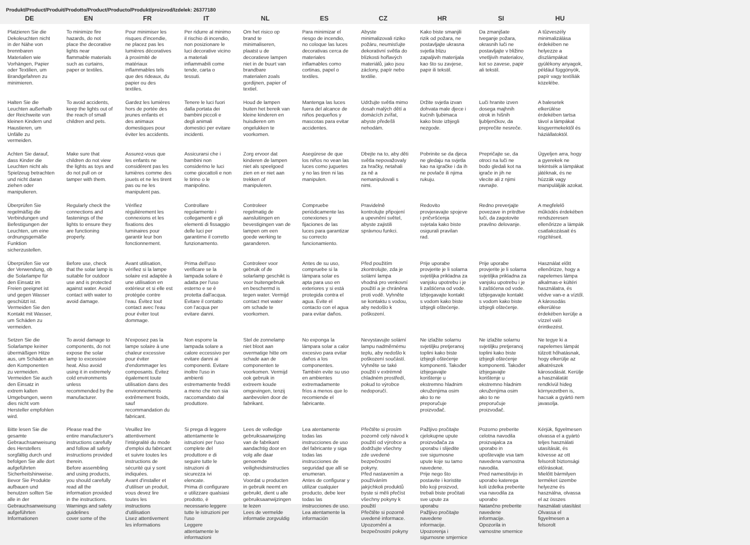Produkt/Product/Produit/Prodotto/Product/Producto/Produkt/proizvod/Izdelek: 26377180
| DE | EN | FR | IT | NL | ES | CZ | HR | SI | HU |
| --- | --- | --- | --- | --- | --- | --- | --- | --- | --- |
| Platzieren Sie die Dekoleuchten nicht in der Nähe von brennbaren Materialien wie Vorhängen, Papier oder Textilien, um Brandgefahren zu minimieren. | To minimize fire hazards, do not place the decorative lights near flammable materials such as curtains, paper or textiles. | Pour minimiser les risques d'incendie, ne placez pas les lumières décoratives à proximité de matériaux inflammables tels que des rideaux, du papier ou des textiles. | Per ridurre al minimo il rischio di incendio, non posizionare le luci decorative vicino a materiali infiammabili come tende, carta o tessuti. | Om het risico op brand te minimaliseren, plaatst u de decoratieve lampen niet in de buurt van brandbare materialen zoals gordijnen, papier of textiel. | Para minimizar el riesgo de incendio, no coloque las luces decorativas cerca de materiales inflamables como cortinas, papel o textiles. | Abyste minimalizovali riziko požáru, neumisťujte dekorativní světla do blízkosti hořlavých materiálů, jako jsou záclony, papír nebo textilie. | Kako biste smanjili rizik od požara, ne postavljajte ukrasna svjetla blizu zapaljivih materijala kao što su zavjese, papir ili tekstil. | Da zmanjšate tveganje požara, okrasnih luči ne postavljajte v bližino vnetljivih materialov, kot so zavese, papir ali tekstil. | A tűzveszély minimalizálása érdekében ne helyezze a díszlámpákat gyúlékony anyagok, például függönyök, papír vagy textíliák közelébe. |
| Halten Sie die Leuchten außerhalb der Reichweite von kleinen Kindern und Haustieren, um Unfälle zu vermeiden. | To avoid accidents, keep the lights out of the reach of small children and pets. | Gardez les lumières hors de portée des jeunes enfants et des animaux domestiques pour éviter les accidents. | Tenere le luci fuori dalla portata dei bambini piccoli e degli animali domestici per evitare incidenti. | Houd de lampen buiten het bereik van kleine kinderen en huisdieren om ongelukken te voorkomen. | Mantenga las luces fuera del alcance de niños pequeños y mascotas para evitar accidentes. | Udržujte světla mimo dosah malých dětí a domácích zvířat, abyste předešli nehodám. | Držite svjetla izvan dohvata male djece i kućnih ljubimaca kako biste izbjegli nezgode. | Luči hranite izven dosega majhnih otrok in hišnih ljubljenčkov, da preprečite nesreče. | A balesetek elkerülése érdekében tartsa távol a lámpákat kisgyermekektől és háziállatoktól. |
| Achten Sie darauf, dass Kinder die Leuchten nicht als Spielzeug betrachten und nicht daran ziehen oder manipulieren. | Make sure that children do not view the lights as toys and do not pull on or tamper with them. | Assurez-vous que les enfants ne considèrent pas les lumières comme des jouets et ne les tirent pas ou ne les manipulent pas. | Assicurarsi che i bambini non considerino le luci come giocattoli e non le tirino o le manipolino. | Zorg ervoor dat kinderen de lampen niet als speelgoed zien en er niet aan trekken of manipuleren. | Asegúrese de que los niños no vean las luces como juguetes y no las tiren ni las manipulen. | Dbejte na to, aby děti světla nepovažovaly za hračky, netahali za ně a nemanipulovali s nimi. | Pobrinite se da djeca ne gledaju na svjetla kao na igračke i da ih ne povlače ili njima rukuju. | Prepričajte se, da otroci na luči ne bodo gledali kot na igrače in jih ne vlecite ali z njimi ravnajte. | Ügyeljen arra, hogy a gyerekek ne tekintsék a lámpákat játéknak, és ne húzzák vagy manipulálják azokat. |
| Überprüfen Sie regelmäßig die Verbindungen und Befestigungen der Leuchten, um eine ordnungsgemäße Funktion sicherzustellen. | Regularly check the connections and fastenings of the lights to ensure they are functioning properly. | Vérifiez régulièrement les connexions et les fixations des luminaires pour garantir leur bon fonctionnement. | Controllare regolarmente i collegamenti e gli elementi di fissaggio delle luci per garantirne il corretto funzionamento. | Controleer regelmatig de aansluitingen en bevestigingen van de lampen om een goede werking te garanderen. | Compruebe periódicamente las conexiones y fijaciones de las luces para garantizar su correcto funcionamiento. | Pravidelně kontrolujte připojení a upevnění světel, abyste zajistili správnou funkci. | Redovito provjeravajte spojeve i pričvršćenja svjetala kako biste osigurali pravilan rad. | Redno preverjajte povezave in pritrdtve luči, da zagotovite pravilno delovanje. | A megfelelő működés érdekében rendszeresen ellenőrizze a lámpák csatlakozásait és rögzítéseit. |
| Überprüfen Sie vor der Verwendung, ob die Solarlampe für den Einsatz im Freien geeignet ist und gegen Wasser geschützt ist. Vermeiden Sie den Kontakt mit Wasser, um Schäden zu vermeiden. | Before use, check that the solar lamp is suitable for outdoor use and is protected against water. Avoid contact with water to avoid damage. | Avant utilisation, vérifiez si la lampe solaire est adaptée à une utilisation en extérieur et si elle est protégée contre l'eau. Évitez tout contact avec l'eau pour éviter tout dommage. | Prima dell'uso verificare se la lampada solare è adatta per l'uso esterno e se è protetta dall'acqua. Evitare il contatto con l'acqua per evitare danni. | Controleer voor gebruik of de solarlamp geschikt is voor buitengebruik en beschermd is tegen water. Vermijd contact met water om schade te voorkomen. | Antes de su uso, compruebe si la lámpara solar es apta para uso en exteriores y si está protegida contra el agua. Evite el contacto con el agua para evitar daños. | Před použitím zkontrolujte, zda je solární lampa vhodná pro venkovní použití a je chráněna proti vodě. Vyhněte se kontaktu s vodou, aby nedošlo k poškození. | Prije uporabe provjerite je li solarna svjetiljka prikladna za vanjsku upotrebu i je li zaštićena od vode. Izbjegavajte kontakt s vodom kako biste izbjegli oštećenje. | Prije uporabe provjerite je li solarna svjetiljka prikladna za vanjsku upotrebu i je li zaštićena od vode. Izbjegavajte kontakt s vodom kako biste izbjegli oštećenje. | Használat előtt ellenőrizze, hogy a napelemes lámpa alkalmas-e kültéri használatra, és védve van-e a víztől. A károsodás elkerülése érdekében kerülje a vízzel való érintkezést. |
| Setzen Sie die Solarlampe keiner übermäßigen Hitze aus, um Schäden an den Komponenten zu vermeiden. Vermeiden Sie auch den Einsatz in extrem kalten Umgebungen, wenn dies nicht vom Hersteller empfohlen wird. | To avoid damage to components, do not expose the solar lamp to excessive heat. Also avoid using it in extremely cold environments unless recommended by the manufacturer. | N'exposez pas la lampe solaire à une chaleur excessive pour éviter d'endommager les composants. Évitez également toute utilisation dans des environnements extrêmement froids, sauf recommandation du fabricant. | Non esporre la lampada solare a calore eccessivo per evitare danni ai componenti. Evitare inoltre l'uso in ambienti estremamente freddi a meno che non sia raccomandato dal produttore. | Stel de zonnelamp niet bloot aan overmatige hitte om schade aan de componenten te voorkomen. Vermijd ook gebruik in extreem koude omgevingen, tenzij aanbevolen door de fabrikant. | No exponga la lámpara solar a calor excesivo para evitar daños a los componentes. También evite su uso en ambientes extremadamente fríos a menos que lo recomiende el fabricante. | Nevystavujte solární lampu nadměrnému teplu, aby nedošlo k poškození součástí. Vyhněte se také použití v extrémně chladném prostředí, pokud to výrobce nedoporučí. | Ne izlažite solarnu svjetiljku pretjeranoj toplini kako biste izbjegli oštećenje komponenti. Također izbjegavajte korištenje u ekstremno hladnim okruženjima osim ako to ne preporučuje proizvođač. | Ne izlažite solarnu svjetiljku pretjeranoj toplini kako biste izbjegli oštećenje komponenti. Također izbjegavajte korištenje u ekstremno hladnim okruženjima osim ako to ne preporučuje proizvođač. | Ne tegye ki a napelemes lámpát túlzott hőhatásnak, hogy elkerülje az alkatrészek károsodását. Kerülje a használatát rendkívül hideg környezetben is, hacsak a gyártó nem javasolja. |
| Bitte lesen Sie die gesamte Gebrauchsanweisung des Herstellers sorgfältig durch und befolgen Sie alle dort aufgeführten Sicherheitshinweise. Bevor Sie Produkte aufbauen und benutzen sollten Sie alle in der Gebrauchsanweisung aufgeführten Informationen | Please read the entire manufacturer's instructions carefully and follow all safety instructions provided therein. Before assembling and using products, you should carefully read all the information provided in the instructions. Warnings and safety guidelines cover some of the | Veuillez lire attentivement l'intégralité du mode d'emploi du fabricant et suivre toutes les instructions de sécurité qui y sont indiquées. Avant d'installer et d'utiliser un produit, vous devez lire toutes les instructions d'utilisation Lisez attentivement les informations | Si prega di leggere attentamente le istruzioni per l'uso complete del produttore e di seguire tutte le istruzioni di sicurezza ivi elencate. Prima di configurare e utilizzare qualsiasi prodotto, è necessario leggere tutte le istruzioni per l'uso Leggere attentamente le informazioni | Lees de volledige gebruiksaanwijzing van de fabrikant aandachtig door en volg alle daar genoemde veiligheidsinstructies op. Voordat u producten in gebruik neemt en gebruikt, dient u alle gebruiksaanwijzingen te lezen Lees de vermelde informatie zorgvuldig | Lea atentamente todas las instrucciones de uso del fabricante y siga todas las instrucciones de seguridad que allí se enumeran. Antes de configurar y utilizar cualquier producto, debe leer todas las instrucciones de uso. Lea atentamente la información | Přečtěte si prosím pozorně celý návod k použití od výrobce a dodržujte všechny zde uvedené bezpečnostní pokyny. Před nastavením a používáním jakýchkoli produktů byste si měli přečíst všechny pokyny k použití Přečtěte si pozorně uvedené informace. Upozornění a bezpečnostní pokyny | Pažljivo pročitajte cjelokupne upute proizvođača za uporabu i slijedite sve sigurnosne upute koje su tamo navedene. Prije nego što postavite i koristite bilo koji proizvod, trebali biste pročitati sve upute za uporabu Pažljivo pročitajte navedene informacije. Upozorenja i sigurnosne smjernice | Pozorno preberite celotna navodila proizvajalca za uporabo in upoštevajte vsa tam navedena varnostna navodila. Pred namestitvijo in uporabo katerega koli izdelka preberite vsa navodila za uporabo Natančno preberite navedene informacije. Opozorila in varnostne smernice | Kérjük, figyelmesen olvassa el a gyártó teljes használati utasítását, és kövesse az ott felsorolt biztonsági előírásokat. Mielőtt bármilyen terméket üzembe helyezne és használna, olvassa el az összes használati utasítást Olvassa el figyelmesen a felsorolt |